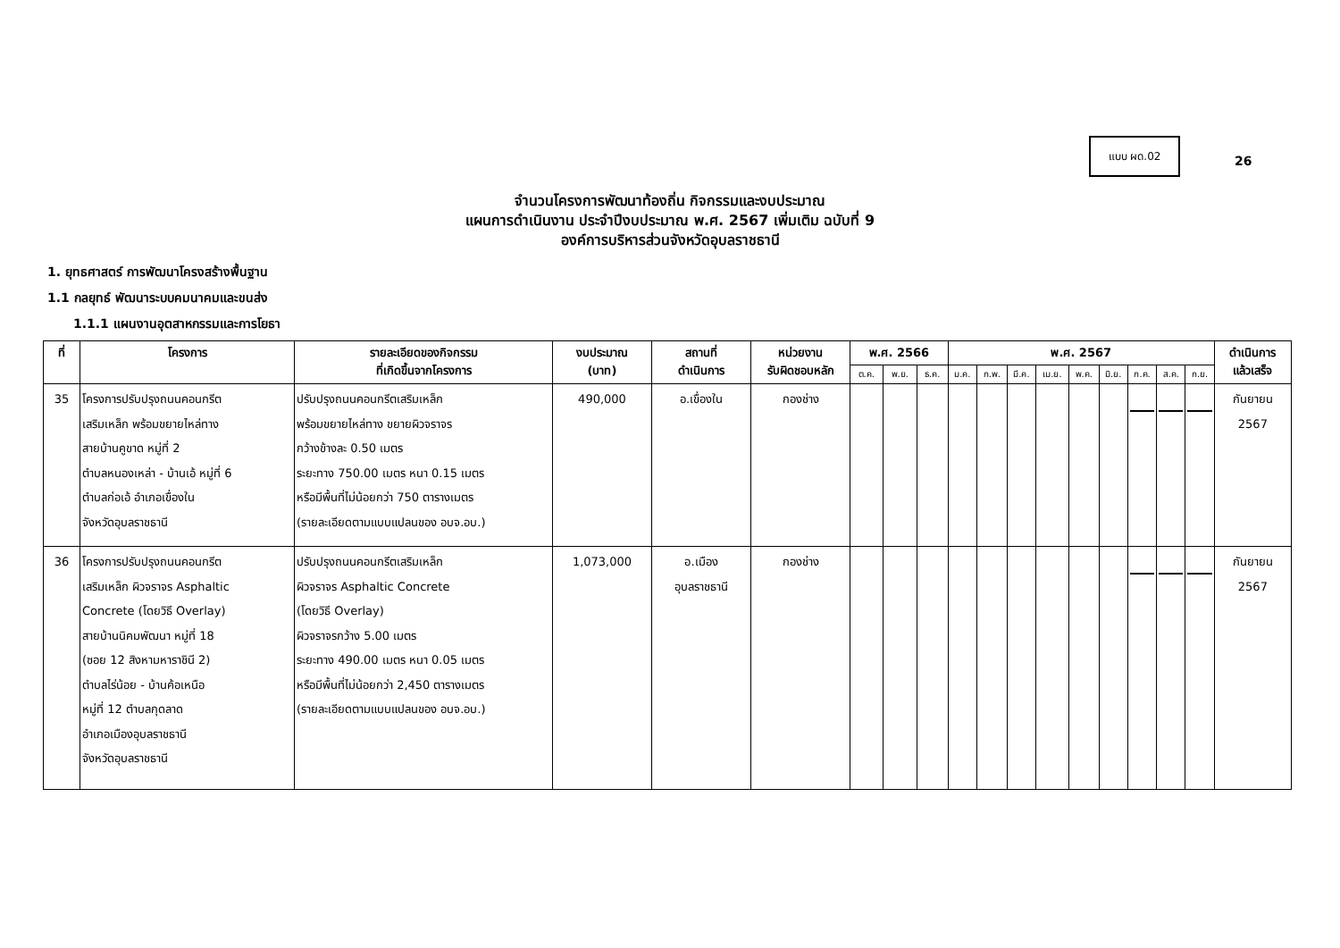แบบ ผด.02
26
จำนวนโครงการพัฒนาท้องถิ่น กิจกรรมและงบประมาณ
แผนการดำเนินงาน ประจำปีงบประมาณ พ.ศ. 2567 เพิ่มเติม ฉบับที่ 9
องค์การบริหารส่วนจังหวัดอุบลราชธานี
1. ยุทธศาสตร์ การพัฒนาโครงสร้างพื้นฐาน
1.1 กลยุทธ์ พัฒนาระบบคมนาคมและขนส่ง
1.1.1 แผนงานอุตสาหกรรมและการโยธา
| ที่ | โครงการ | รายละเอียดของกิจกรรม ที่เกิดขึ้นจากโครงการ | งบประมาณ (บาท) | สถานที่ ดำเนินการ | หน่วยงาน รับผิดชอบหลัก | พ.ศ. 2566 | | | พ.ศ. 2567 | | | | | | | | | ดำเนินการ แล้วเสร็จ |
| --- | --- | --- | --- | --- | --- | --- | --- | --- | --- | --- | --- | --- | --- | --- | --- | --- | --- | --- |
| | | | | | | ต.ค. | พ.ย. | ธ.ค. | ม.ค. | ก.พ. | มี.ค. | เม.ย. | พ.ค. | มิ.ย. | ก.ค. | ส.ค. | ก.ย. | |
| 35 | โครงการปรับปรุงถนนคอนกรีต เสริมเหล็ก พร้อมขยายไหล่ทาง สายบ้านคูขาด หมู่ที่ 2 ตำบลหนองเหล่า - บ้านเอ้ หมู่ที่ 6 ตำบลก่อเอ้ อำเภอเขื่องใน จังหวัดอุบลราชธานี | ปรับปรุงถนนคอนกรีตเสริมเหล็ก พร้อมขยายไหล่ทาง ขยายผิวจราจร กว้างข้างละ 0.50 เมตร ระยะทาง 750.00 เมตร หนา 0.15 เมตร หรือมีพื้นที่ไม่น้อยกว่า 750 ตารางเมตร (รายละเอียดตามแบบแปลนของ อบจ.อบ.) | 490,000 | อ.เขื่องใน | กองช่าง | | | | | | | | | | | | | กันยายน 2567 |
| 36 | โครงการปรับปรุงถนนคอนกรีต เสริมเหล็ก ผิวจราจร Asphaltic Concrete (โดยวิธี Overlay) สายบ้านนิคมพัฒนา หมู่ที่ 18 (ซอย 12 สิงหามหาราชินี 2) ตำบลไร่น้อย - บ้านค้อเหนือ หมู่ที่ 12 ตำบลกุดลาด อำเภอเมืองอุบลราชธานี จังหวัดอุบลราชธานี | ปรับปรุงถนนคอนกรีตเสริมเหล็ก ผิวจราจร Asphaltic Concrete (โดยวิธี Overlay) ผิวจราจรกว้าง 5.00 เมตร ระยะทาง 490.00 เมตร หนา 0.05 เมตร หรือมีพื้นที่ไม่น้อยกว่า 2,450 ตารางเมตร (รายละเอียดตามแบบแปลนของ อบจ.อบ.) | 1,073,000 | อ.เมือง อุบลราชธานี | กองช่าง | | | | | | | | | | | | | กันยายน 2567 |